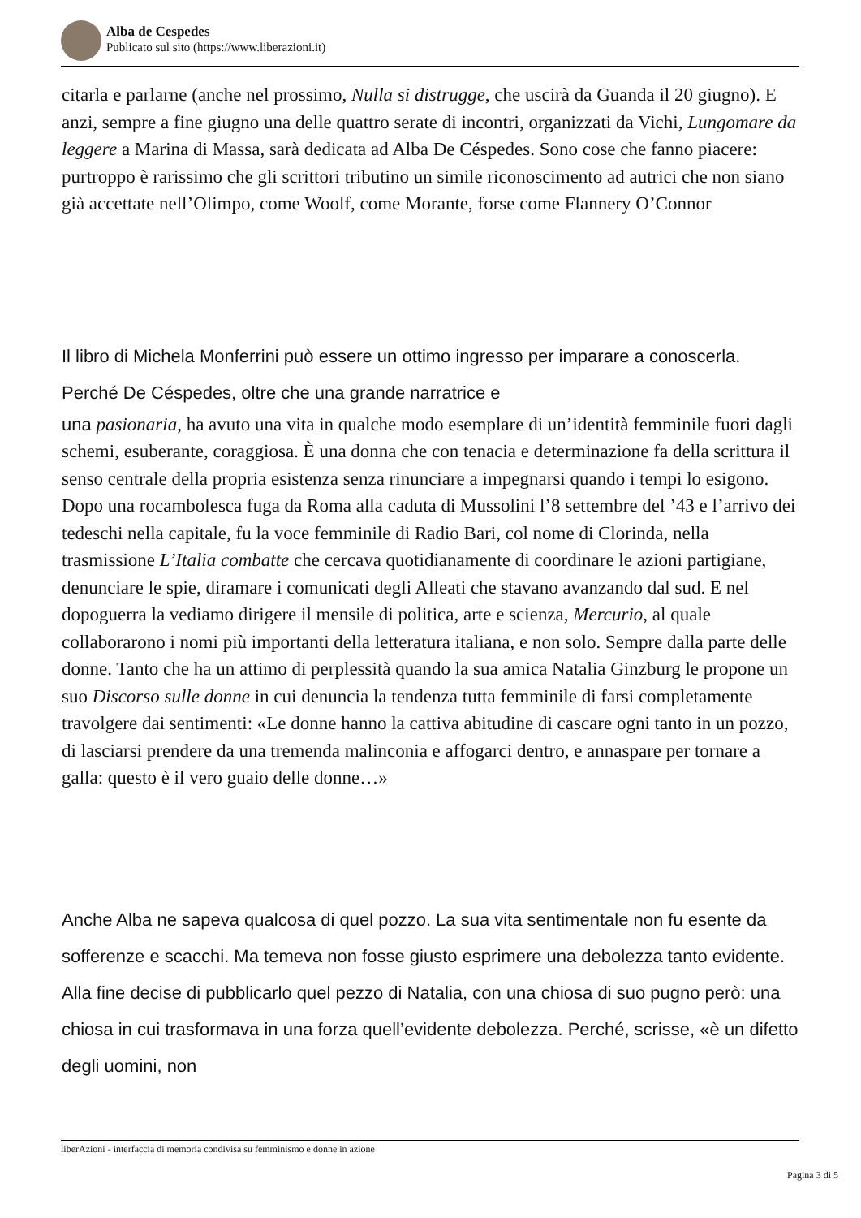Alba de Cespedes
Publicato sul sito (https://www.liberazioni.it)
citarla e parlarne (anche nel prossimo, Nulla si distrugge, che uscirà da Guanda il 20 giugno). E anzi, sempre a fine giugno una delle quattro serate di incontri, organizzati da Vichi, Lungomare da leggere a Marina di Massa, sarà dedicata ad Alba De Céspedes. Sono cose che fanno piacere: purtroppo è rarissimo che gli scrittori tributino un simile riconoscimento ad autrici che non siano già accettate nell’Olimpo, come Woolf, come Morante, forse come Flannery O’Connor
Il libro di Michela Monferrini può essere un ottimo ingresso per imparare a conoscerla. Perché De Céspedes, oltre che una grande narratrice e
una pasionaria, ha avuto una vita in qualche modo esemplare di un’identità femminile fuori dagli schemi, esuberante, coraggiosa. È una donna che con tenacia e determinazione fa della scrittura il senso centrale della propria esistenza senza rinunciare a impegnarsi quando i tempi lo esigono. Dopo una rocambolesca fuga da Roma alla caduta di Mussolini l’8 settembre del ’43 e l’arrivo dei tedeschi nella capitale, fu la voce femminile di Radio Bari, col nome di Clorinda, nella trasmissione L’Italia combatte che cercava quotidianamente di coordinare le azioni partigiane, denunciare le spie, diramare i comunicati degli Alleati che stavano avanzando dal sud. E nel dopoguerra la vediamo dirigere il mensile di politica, arte e scienza, Mercurio, al quale collaborarono i nomi più importanti della letteratura italiana, e non solo. Sempre dalla parte delle donne. Tanto che ha un attimo di perplessità quando la sua amica Natalia Ginzburg le propone un suo Discorso sulle donne in cui denuncia la tendenza tutta femminile di farsi completamente travolgere dai sentimenti: «Le donne hanno la cattiva abitudine di cascare ogni tanto in un pozzo, di lasciarsi prendere da una tremenda malinconia e affogarci dentro, e annaspare per tornare a galla: questo è il vero guaio delle donne…»
Anche Alba ne sapeva qualcosa di quel pozzo. La sua vita sentimentale non fu esente da sofferenze e scacchi. Ma temeva non fosse giusto esprimere una debolezza tanto evidente. Alla fine decise di pubblicarlo quel pezzo di Natalia, con una chiosa di suo pugno però: una chiosa in cui trasformava in una forza quell’evidente debolezza. Perché, scrisse, «è un difetto degli uomini, non
liberAzioni - interfaccia di memoria condivisa su femminismo e donne in azione
Pagina 3 di 5